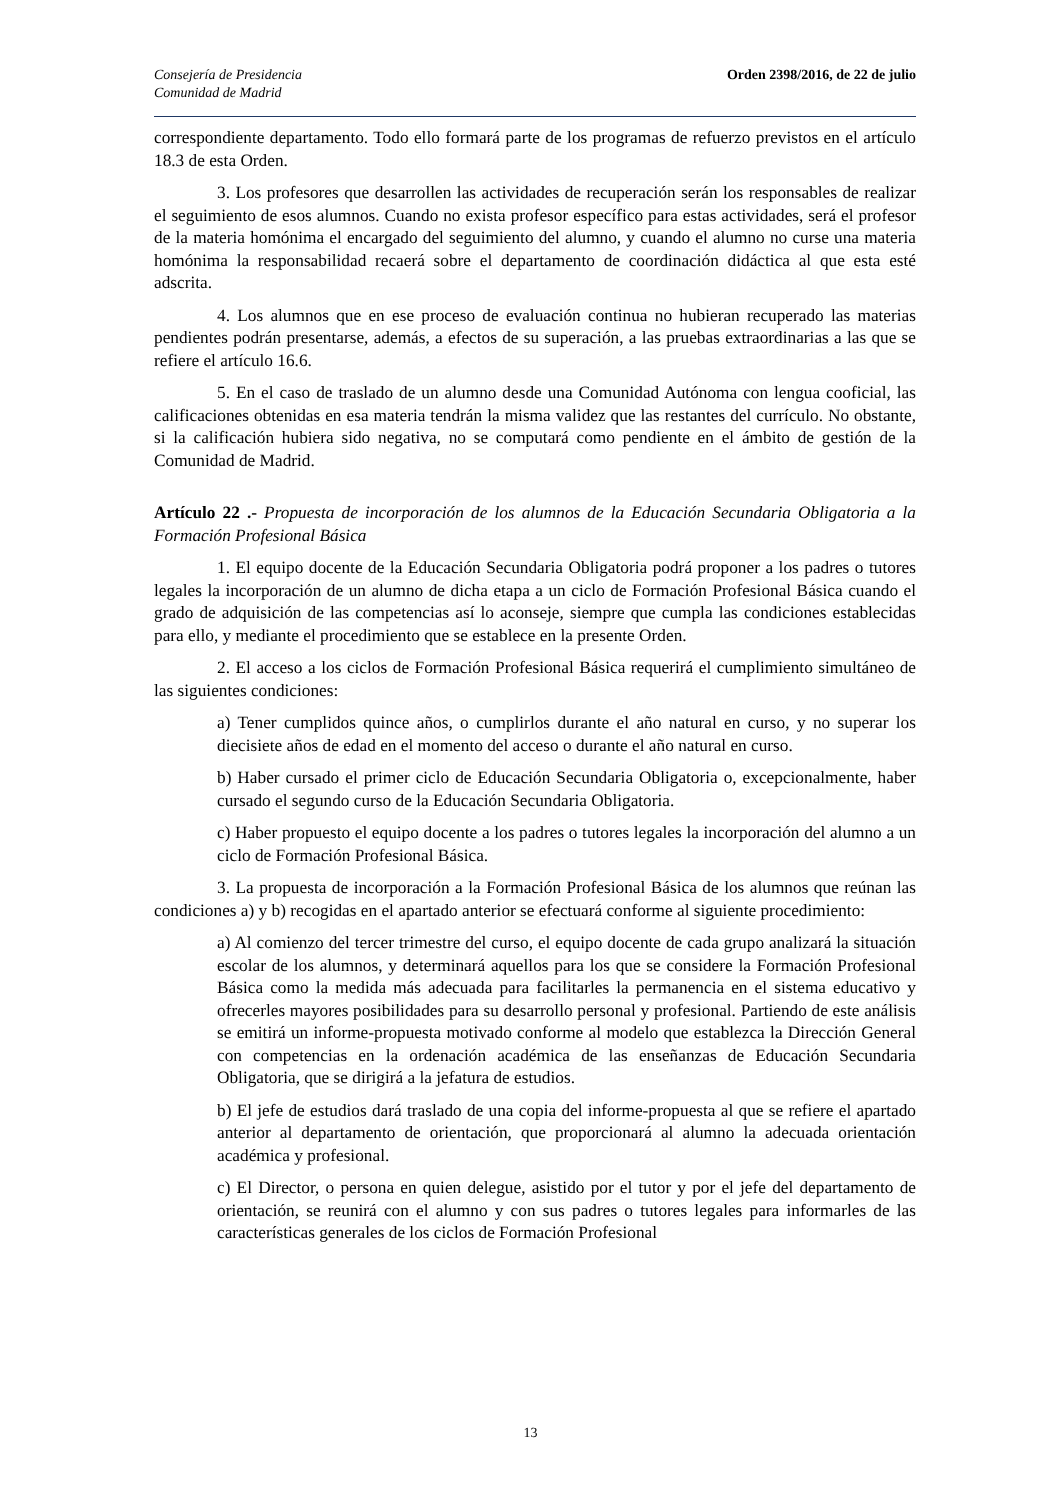Consejería de Presidencia
Comunidad de Madrid
Orden 2398/2016, de 22 de julio
correspondiente departamento. Todo ello formará parte de los programas de refuerzo previstos en el artículo 18.3 de esta Orden.
3. Los profesores que desarrollen las actividades de recuperación serán los responsables de realizar el seguimiento de esos alumnos. Cuando no exista profesor específico para estas actividades, será el profesor de la materia homónima el encargado del seguimiento del alumno, y cuando el alumno no curse una materia homónima la responsabilidad recaerá sobre el departamento de coordinación didáctica al que esta esté adscrita.
4. Los alumnos que en ese proceso de evaluación continua no hubieran recuperado las materias pendientes podrán presentarse, además, a efectos de su superación, a las pruebas extraordinarias a las que se refiere el artículo 16.6.
5. En el caso de traslado de un alumno desde una Comunidad Autónoma con lengua cooficial, las calificaciones obtenidas en esa materia tendrán la misma validez que las restantes del currículo. No obstante, si la calificación hubiera sido negativa, no se computará como pendiente en el ámbito de gestión de la Comunidad de Madrid.
Artículo 22 .- Propuesta de incorporación de los alumnos de la Educación Secundaria Obligatoria a la Formación Profesional Básica
1. El equipo docente de la Educación Secundaria Obligatoria podrá proponer a los padres o tutores legales la incorporación de un alumno de dicha etapa a un ciclo de Formación Profesional Básica cuando el grado de adquisición de las competencias así lo aconseje, siempre que cumpla las condiciones establecidas para ello, y mediante el procedimiento que se establece en la presente Orden.
2. El acceso a los ciclos de Formación Profesional Básica requerirá el cumplimiento simultáneo de las siguientes condiciones:
a) Tener cumplidos quince años, o cumplirlos durante el año natural en curso, y no superar los diecisiete años de edad en el momento del acceso o durante el año natural en curso.
b) Haber cursado el primer ciclo de Educación Secundaria Obligatoria o, excepcionalmente, haber cursado el segundo curso de la Educación Secundaria Obligatoria.
c) Haber propuesto el equipo docente a los padres o tutores legales la incorporación del alumno a un ciclo de Formación Profesional Básica.
3. La propuesta de incorporación a la Formación Profesional Básica de los alumnos que reúnan las condiciones a) y b) recogidas en el apartado anterior se efectuará conforme al siguiente procedimiento:
a) Al comienzo del tercer trimestre del curso, el equipo docente de cada grupo analizará la situación escolar de los alumnos, y determinará aquellos para los que se considere la Formación Profesional Básica como la medida más adecuada para facilitarles la permanencia en el sistema educativo y ofrecerles mayores posibilidades para su desarrollo personal y profesional. Partiendo de este análisis se emitirá un informe-propuesta motivado conforme al modelo que establezca la Dirección General con competencias en la ordenación académica de las enseñanzas de Educación Secundaria Obligatoria, que se dirigirá a la jefatura de estudios.
b) El jefe de estudios dará traslado de una copia del informe-propuesta al que se refiere el apartado anterior al departamento de orientación, que proporcionará al alumno la adecuada orientación académica y profesional.
c) El Director, o persona en quien delegue, asistido por el tutor y por el jefe del departamento de orientación, se reunirá con el alumno y con sus padres o tutores legales para informarles de las características generales de los ciclos de Formación Profesional
13